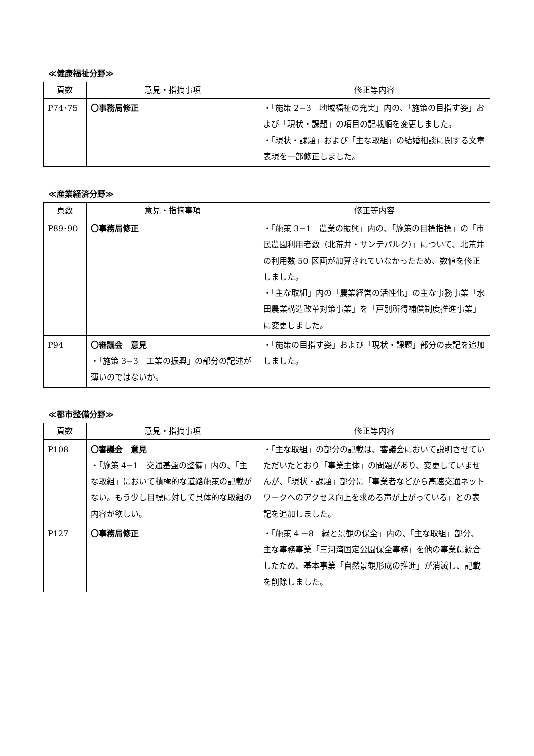≪健康福祉分野≫
| 頁数 | 意見・指摘事項 | 修正等内容 |
| --- | --- | --- |
| P74･75 | 〇事務局修正 | ・「施策 2−3 地域福祉の充実」内の、「施策の目指す姿」および「現状・課題」の項目の記載順を変更しました。 ・「現状・課題」および「主な取組」の結婚相談に関する文章表現を一部修正しました。 |
≪産業経済分野≫
| 頁数 | 意見・指摘事項 | 修正等内容 |
| --- | --- | --- |
| P89･90 | 〇事務局修正 | ・「施策 3−1 農業の振興」内の、「施策の目標指標」の「市民農園利用者数（北荒井・サンテパルク）」について、北荒井の利用数 50 区画が加算されていなかったため、数値を修正しました。 ・「主な取組」内の「農業経営の活性化」の主な事務事業「水田農業構造改革対策事業」を「戸別所得補償制度推進事業」に変更しました。 |
| P94 | 〇審議会 意見 ・「施策 3−3 工業の振興」の部分の記述が薄いのではないか。 | ・「施策の目指す姿」および「現状・課題」部分の表記を追加しました。 |
≪都市整備分野≫
| 頁数 | 意見・指摘事項 | 修正等内容 |
| --- | --- | --- |
| P108 | 〇審議会 意見 ・「施策 4−1 交通基盤の整備」内の、「主な取組」において積極的な道路施策の記載がない。もう少し目標に対して具体的な取組の内容が欲しい。 | ・「主な取組」の部分の記載は、審議会において説明させていただいたとおり「事業主体」の問題があり、変更していませんが、「現状・課題」部分に「事業者などから高速交通ネットワークへのアクセス向上を求める声が上がっている」との表記を追加しました。 |
| P127 | 〇事務局修正 | ・「施策 4 −8 緑と景観の保全」内の、「主な取組」部分、主な事務事業「三河湾国定公園保全事務」を他の事業に統合したため、基本事業「自然景観形成の推進」が消滅し、記載を削除しました。 |